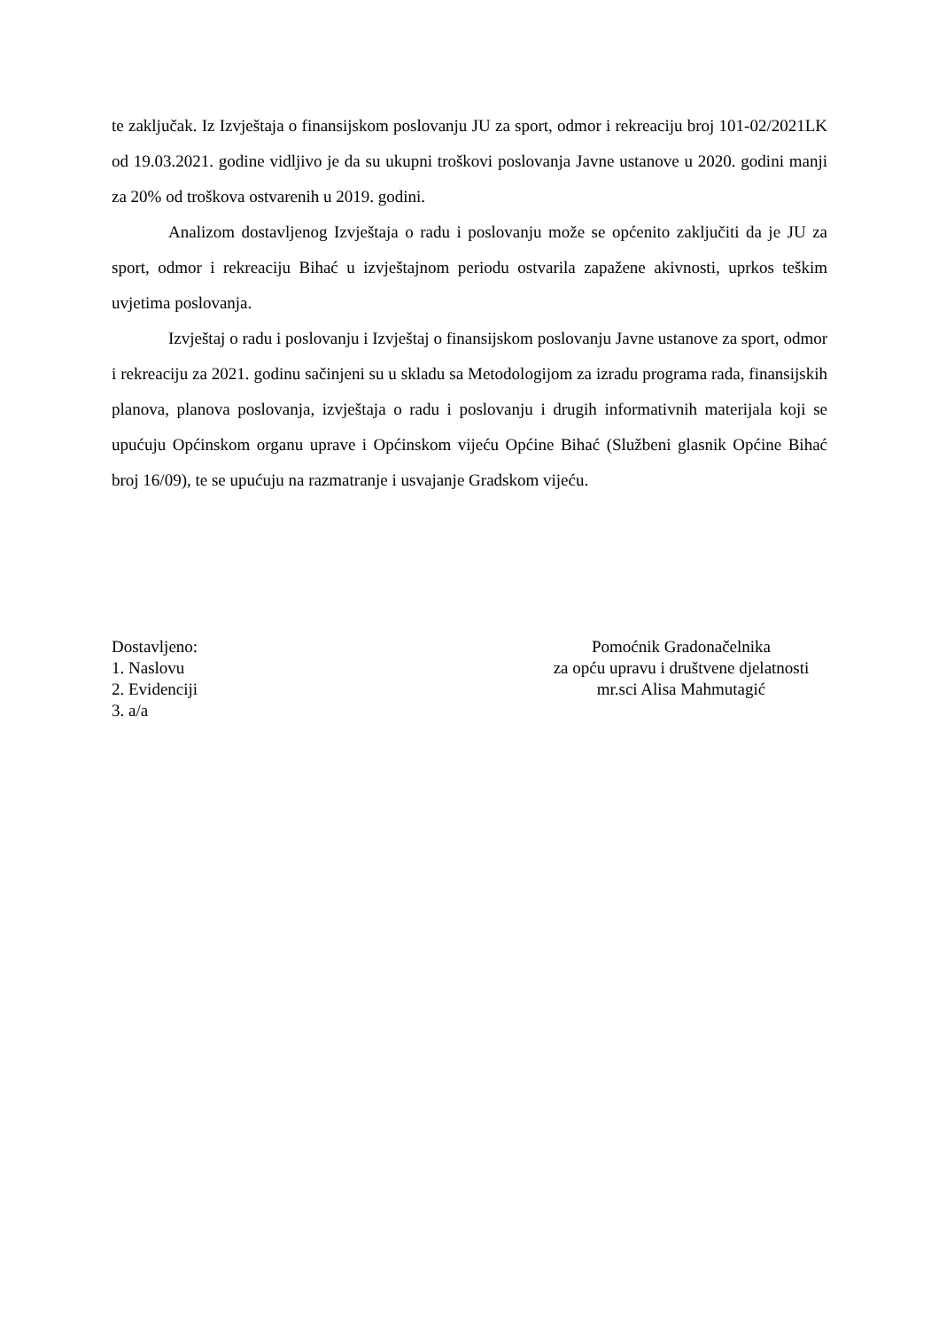te zaključak. Iz Izvještaja o finansijskom poslovanju JU za sport, odmor i rekreaciju broj 101-02/2021LK od 19.03.2021. godine vidljivo je da su ukupni troškovi poslovanja Javne ustanove u 2020. godini manji za 20% od troškova ostvarenih u 2019. godini.
Analizom dostavljenog Izvještaja o radu i poslovanju može se općenito zaključiti da je JU za sport, odmor i rekreaciju Bihać u izvještajnom periodu ostvarila zapažene akivnosti, uprkos teškim uvjetima poslovanja.
Izvještaj o radu i poslovanju i Izvještaj o finansijskom poslovanju Javne ustanove za sport, odmor i rekreaciju za 2021. godinu sačinjeni su u skladu sa Metodologijom za izradu programa rada, finansijskih planova, planova poslovanja, izvještaja o radu i poslovanju i drugih informativnih materijala koji se upućuju Općinskom organu uprave i Općinskom vijeću Općine Bihać (Službeni glasnik Općine Bihać broj 16/09), te se upućuju na razmatranje i usvajanje Gradskom vijeću.
Dostavljeno:
1. Naslovu
2. Evidenciji
3. a/a
Pomoćnik Gradonačelnika
za opću upravu i društvene djelatnosti
mr.sci Alisa Mahmutagić